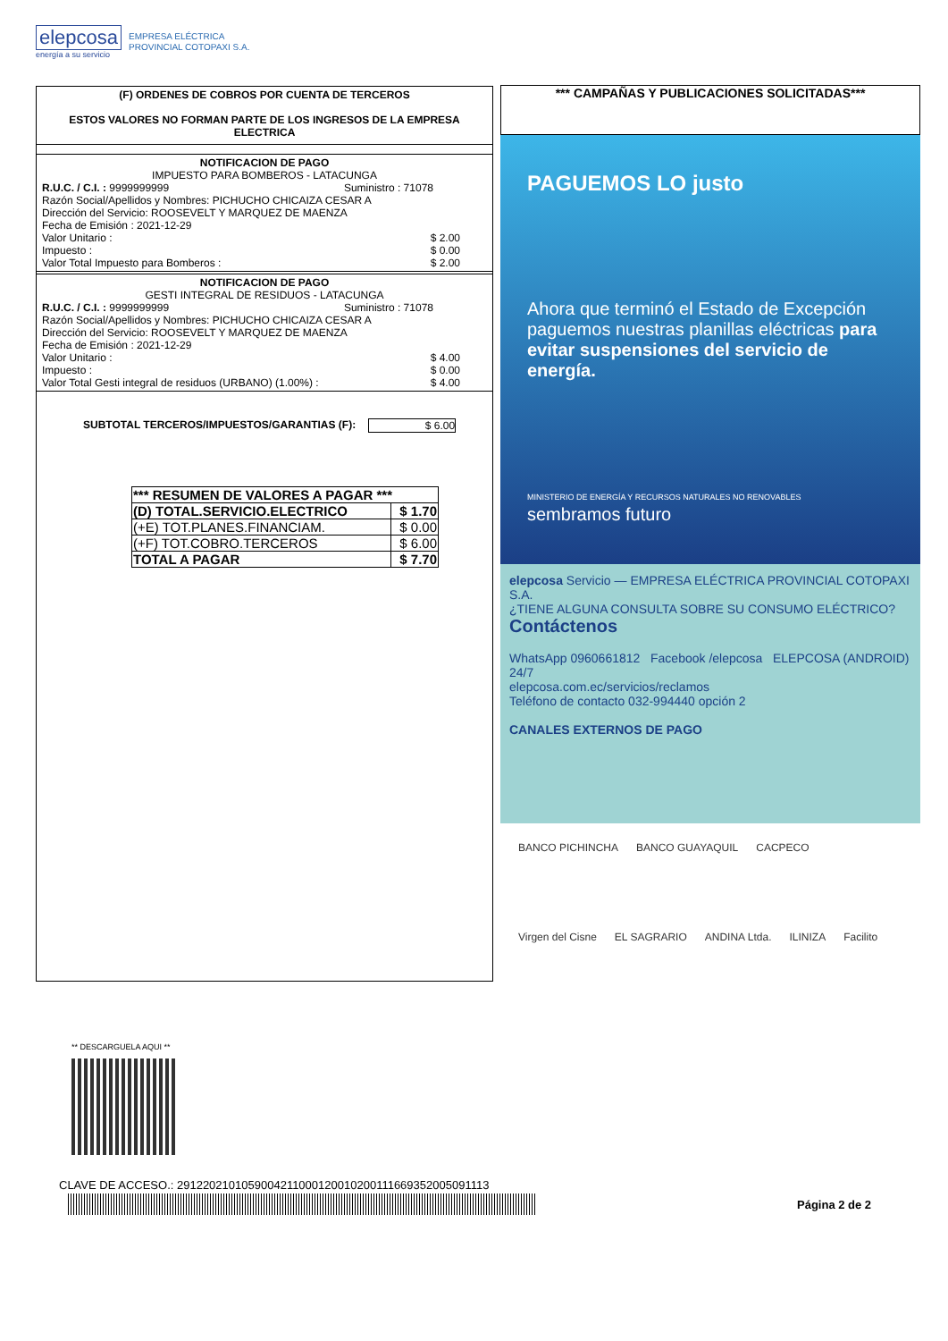elepcosa
energía a su servicio
EMPRESA ELÉCTRICA
PROVINCIAL COTOPAXI S.A.
(F) ORDENES DE COBROS POR CUENTA DE TERCEROS
ESTOS VALORES NO FORMAN PARTE DE LOS INGRESOS DE LA EMPRESA ELECTRICA
NOTIFICACION DE PAGO
IMPUESTO PARA BOMBEROS - LATACUNGA
R.U.C. / C.I. : 9999999999 Suministro : 71078
Razón Social/Apellidos y Nombres: PICHUCHO CHICAIZA CESAR A
Dirección del Servicio: ROOSEVELT Y MARQUEZ DE MAENZA
Fecha de Emisión : 2021-12-29
Valor Unitario : $ 2.00
Impuesto : $ 0.00
Valor Total Impuesto para Bomberos : $ 2.00
NOTIFICACION DE PAGO
GESTI INTEGRAL DE RESIDUOS - LATACUNGA
R.U.C. / C.I. : 9999999999 Suministro : 71078
Razón Social/Apellidos y Nombres: PICHUCHO CHICAIZA CESAR A
Dirección del Servicio: ROOSEVELT Y MARQUEZ DE MAENZA
Fecha de Emisión : 2021-12-29
Valor Unitario : $ 4.00
Impuesto : $ 0.00
Valor Total Gesti integral de residuos (URBANO) (1.00%) : $ 4.00
SUBTOTAL TERCEROS/IMPUESTOS/GARANTIAS (F): $ 6.00
| *** RESUMEN DE VALORES A PAGAR *** | |
| --- | --- |
| (D) TOTAL.SERVICIO.ELECTRICO | $ 1.70 |
| (+E) TOT.PLANES.FINANCIAM. | $ 0.00 |
| (+F) TOT.COBRO.TERCEROS | $ 6.00 |
| TOTAL A PAGAR | $ 7.70 |
*** CAMPAÑAS Y PUBLICACIONES SOLICITADAS***
PAGUEMOS LO justo
Ahora que terminó el Estado de Excepción paguemos nuestras planillas eléctricas para evitar suspensiones del servicio de energía.
MINISTERIO DE ENERGÍA Y RECURSOS NATURALES NO RENOVABLES sembramos futuro
elepcosa Servicio — EMPRESA ELÉCTRICA PROVINCIAL COTOPAXI S.A.
¿TIENE ALGUNA CONSULTA SOBRE SU CONSUMO ELÉCTRICO? Contáctenos
WhatsApp 0960661812 Facebook /elepcosa ELEPCOSA (ANDROID) 24/7
elepcosa.com.ec/servicios/reclamos
Teléfono de contacto 032-994440 opción 2
CANALES EXTERNOS DE PAGO
BANCO PICHINCHA BANCO GUAYAQUIL CACPECO Virgen del Cisne EL SAGRARIO ANDINA Ltda. ILINIZA Facilito
** DESCARGUELA AQUI **
CLAVE DE ACCESO.: 2912202101059004211000120010200111669352005091113
Página 2 de 2